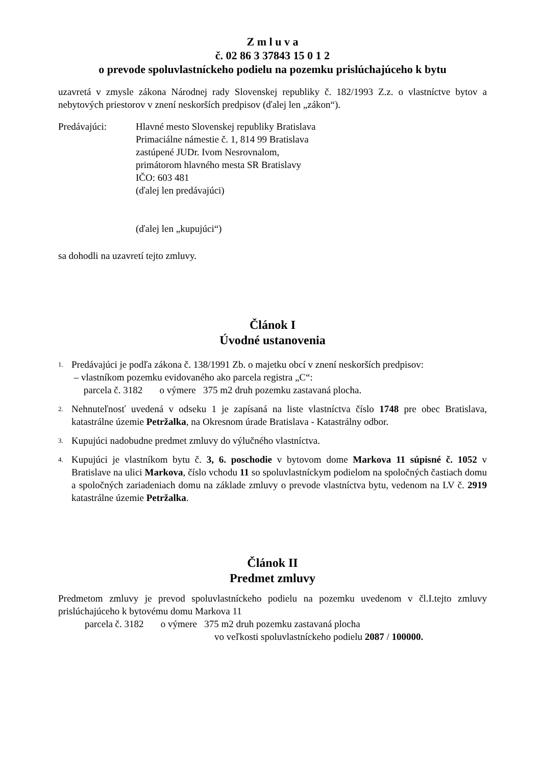Z m l u v a
č. 02 86 3 37843 15 0 1 2
o prevode spoluvlastníckeho podielu na pozemku prislúchajúceho k bytu
uzavretá v zmysle zákona Národnej rady Slovenskej republiky č. 182/1993 Z.z. o vlastníctve bytov a nebytových priestorov v znení neskorších predpisov (ďalej len „zákon“).
Predávajúci: Hlavné mesto Slovenskej republiky Bratislava
Primaciálne námestie č. 1, 814 99 Bratislava
zastúpené JUDr. Ivom Nesrovnalom,
primátorom hlavného mesta SR Bratislavy
IČO: 603 481
(ďalej len predávajúci)
(ďalej len „kupujúci“)
sa dohodli na uzavretí tejto zmluvy.
Článok I
Úvodné ustanovenia
1. Predávajúci je podľa zákona č. 138/1991 Zb. o majetku obcí v znení neskorších predpisov:
– vlastníkom pozemku evidovaného ako parcela registra „C“:
parcela č. 3182 o výmere 375 m2 druh pozemku zastavaná plocha.
2. Nehnuteľnosť uvedená v odseku 1 je zapísaná na liste vlastníctva číslo 1748 pre obec Bratislava, katastrálne územie Petržalka, na Okresnom úrade Bratislava - Katastrálny odbor.
3. Kupujúci nadobudne predmet zmluvy do výlučného vlastníctva.
4. Kupujúci je vlastníkom bytu č. 3, 6. poschodie v bytovom dome Markova 11 súpisné č. 1052 v Bratislave na ulici Markova, číslo vchodu 11 so spoluvlastníckym podielom na spoločných častiach domu a spoločných zariadeniach domu na základe zmluvy o prevode vlastníctva bytu, vedenom na LV č. 2919 katastrálne územie Petržalka.
Článok II
Predmet zmluvy
Predmetom zmluvy je prevod spoluvlastníckeho podielu na pozemku uvedenom v čl.I.tejto zmluvy prislúchajúceho k bytovému domu Markova 11
parcela č. 3182 o výmere 375 m2 druh pozemku zastavaná plocha
vo veľkosti spoluvlastníckeho podielu 2087 / 100000.